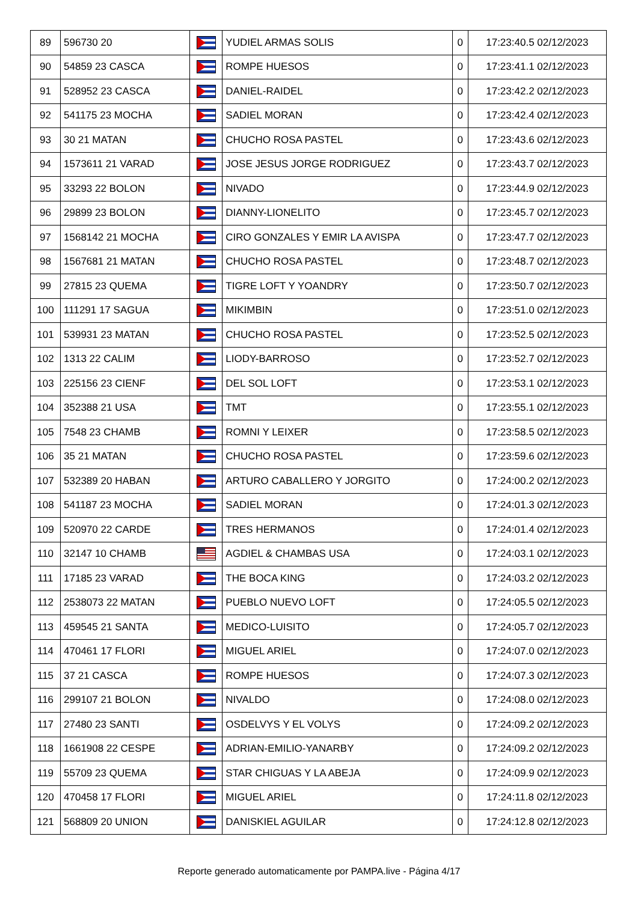| 89 | 596730 20 | | YUDIEL ARMAS SOLIS | 0 | 17:23:40.5 02/12/2023 |
| 90 | 54859 23 CASCA | | ROMPE HUESOS | 0 | 17:23:41.1 02/12/2023 |
| 91 | 528952 23 CASCA | | DANIEL-RAIDEL | 0 | 17:23:42.2 02/12/2023 |
| 92 | 541175 23 MOCHA | | SADIEL MORAN | 0 | 17:23:42.4 02/12/2023 |
| 93 | 30 21 MATAN | | CHUCHO ROSA PASTEL | 0 | 17:23:43.6 02/12/2023 |
| 94 | 1573611 21 VARAD | | JOSE JESUS JORGE RODRIGUEZ | 0 | 17:23:43.7 02/12/2023 |
| 95 | 33293 22 BOLON | | NIVADO | 0 | 17:23:44.9 02/12/2023 |
| 96 | 29899 23 BOLON | | DIANNY-LIONELITO | 0 | 17:23:45.7 02/12/2023 |
| 97 | 1568142 21 MOCHA | | CIRO GONZALES Y EMIR LA AVISPA | 0 | 17:23:47.7 02/12/2023 |
| 98 | 1567681 21 MATAN | | CHUCHO ROSA PASTEL | 0 | 17:23:48.7 02/12/2023 |
| 99 | 27815 23 QUEMA | | TIGRE LOFT Y YOANDRY | 0 | 17:23:50.7 02/12/2023 |
| 100 | 111291 17 SAGUA | | MIKIMBIN | 0 | 17:23:51.0 02/12/2023 |
| 101 | 539931 23 MATAN | | CHUCHO ROSA PASTEL | 0 | 17:23:52.5 02/12/2023 |
| 102 | 1313 22 CALIM | | LIODY-BARROSO | 0 | 17:23:52.7 02/12/2023 |
| 103 | 225156 23 CIENF | | DEL SOL LOFT | 0 | 17:23:53.1 02/12/2023 |
| 104 | 352388 21 USA | | TMT | 0 | 17:23:55.1 02/12/2023 |
| 105 | 7548 23 CHAMB | | ROMNI Y LEIXER | 0 | 17:23:58.5 02/12/2023 |
| 106 | 35 21 MATAN | | CHUCHO ROSA PASTEL | 0 | 17:23:59.6 02/12/2023 |
| 107 | 532389 20 HABAN | | ARTURO CABALLERO Y JORGITO | 0 | 17:24:00.2 02/12/2023 |
| 108 | 541187 23 MOCHA | | SADIEL MORAN | 0 | 17:24:01.3 02/12/2023 |
| 109 | 520970 22 CARDE | | TRES HERMANOS | 0 | 17:24:01.4 02/12/2023 |
| 110 | 32147 10 CHAMB | | AGDIEL & CHAMBAS USA | 0 | 17:24:03.1 02/12/2023 |
| 111 | 17185 23 VARAD | | THE BOCA KING | 0 | 17:24:03.2 02/12/2023 |
| 112 | 2538073 22 MATAN | | PUEBLO NUEVO LOFT | 0 | 17:24:05.5 02/12/2023 |
| 113 | 459545 21 SANTA | | MEDICO-LUISITO | 0 | 17:24:05.7 02/12/2023 |
| 114 | 470461 17 FLORI | | MIGUEL ARIEL | 0 | 17:24:07.0 02/12/2023 |
| 115 | 37 21 CASCA | | ROMPE HUESOS | 0 | 17:24:07.3 02/12/2023 |
| 116 | 299107 21 BOLON | | NIVALDO | 0 | 17:24:08.0 02/12/2023 |
| 117 | 27480 23 SANTI | | OSDELVYS Y EL VOLYS | 0 | 17:24:09.2 02/12/2023 |
| 118 | 1661908 22 CESPE | | ADRIAN-EMILIO-YANARBY | 0 | 17:24:09.2 02/12/2023 |
| 119 | 55709 23 QUEMA | | STAR CHIGUAS Y LA ABEJA | 0 | 17:24:09.9 02/12/2023 |
| 120 | 470458 17 FLORI | | MIGUEL ARIEL | 0 | 17:24:11.8 02/12/2023 |
| 121 | 568809 20 UNION | | DANISKIEL AGUILAR | 0 | 17:24:12.8 02/12/2023 |
Reporte generado automaticamente por PAMPA.live - Página 4/17